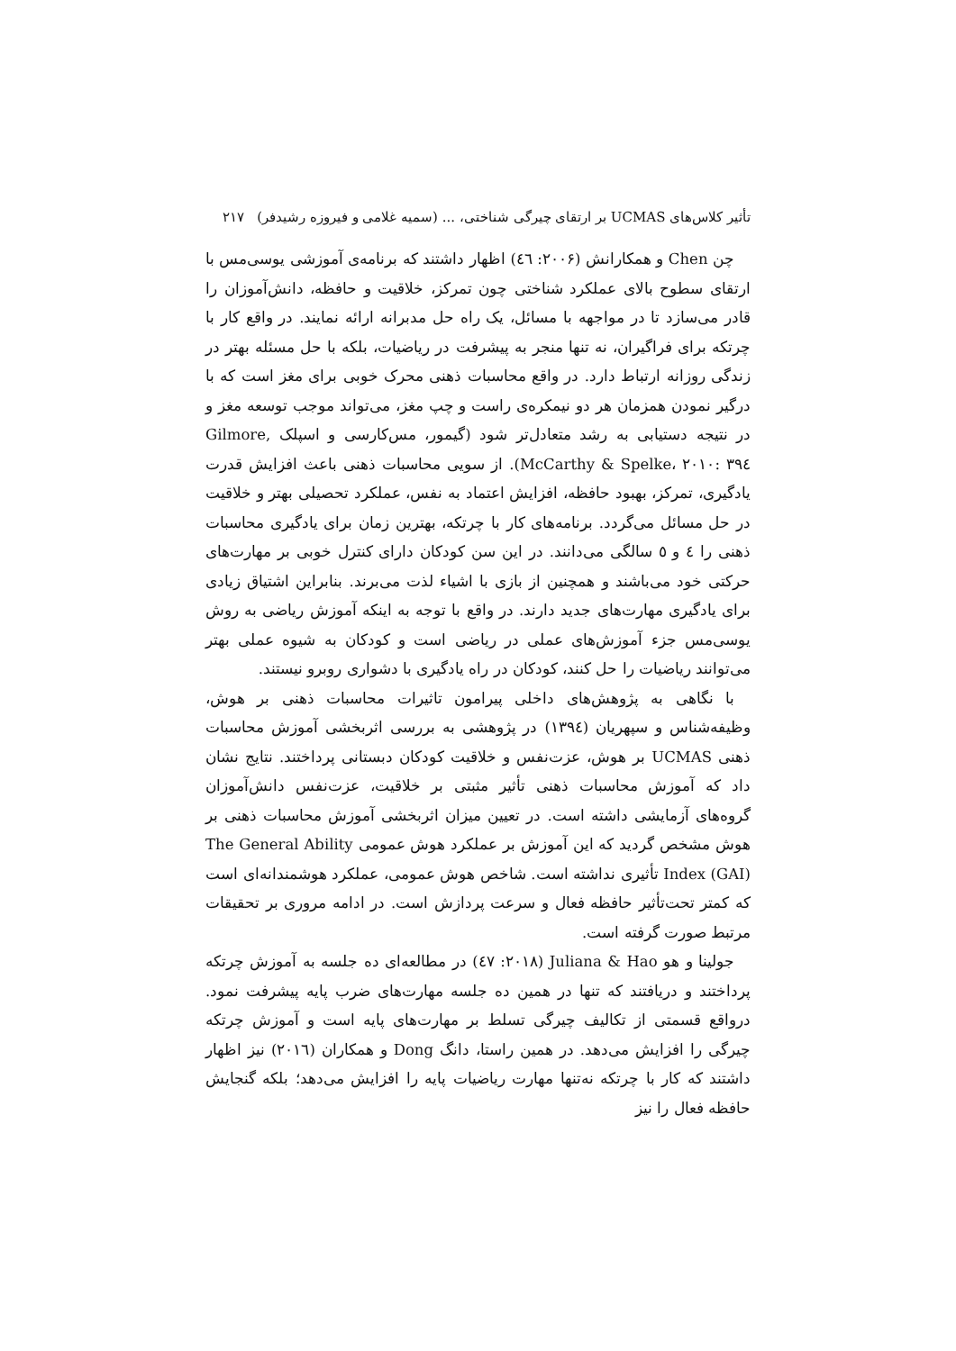تأثیر کلاس‌های UCMAS بر ارتقای چیرگی شناختی، ... (سمیه غلامی و فیروزه رشیدفر) ۲۱۷
چن Chen و همکارانش (۲۰۰۶: ٤٦) اظهار داشتند که برنامه‌ی آموزشی یوسی‌مس با ارتقای سطوح بالای عملکرد شناختی چون تمرکز، خلاقیت و حافظه، دانش‌آموزان را قادر می‌سازد تا در مواجهه با مسائل، یک راه حل مدبرانه ارائه نمایند. در واقع کار با چرتکه برای فراگیران، نه تنها منجر به پیشرفت در ریاضیات، بلکه با حل مسئله بهتر در زندگی روزانه ارتباط دارد. در واقع محاسبات ذهنی محرک خوبی برای مغز است که با درگیر نمودن همزمان هر دو نیمکره‌ی راست و چپ مغز، می‌تواند موجب توسعه مغز و در نتیجه دستیابی به رشد متعادل‌تر شود (گیمور، مس‌کارسی و اسپلک Gilmore, McCarthy & Spelke، ۲۰۱۰: ۳۹٤). از سویی محاسبات ذهنی باعث افزایش قدرت یادگیری، تمرکز، بهبود حافظه، افزایش اعتماد به نفس، عملکرد تحصیلی بهتر و خلاقیت در حل مسائل می‌گردد. برنامه‌های کار با چرتکه، بهترین زمان برای یادگیری محاسبات ذهنی را ٤ و ٥ سالگی می‌دانند. در این سن کودکان دارای کنترل خوبی بر مهارت‌های حرکتی خود می‌باشند و همچنین از بازی با اشیاء لذت می‌برند. بنابراین اشتیاق زیادی برای یادگیری مهارت‌های جدید دارند. در واقع با توجه به اینکه آموزش ریاضی به روش یوسی‌مس جزء آموزش‌های عملی در ریاضی است و کودکان به شیوه عملی بهتر می‌توانند ریاضیات را حل کنند، کودکان در راه یادگیری با دشواری روبرو نیستند.
با نگاهی به پژوهش‌های داخلی پیرامون تاثیرات محاسبات ذهنی بر هوش، وظیفه‌شناس و سپهریان (۱۳۹٤) در پژوهشی به بررسی اثربخشی آموزش محاسبات ذهنی UCMAS بر هوش، عزت‌نفس و خلاقیت کودکان دبستانی پرداختند. نتایج نشان داد که آموزش محاسبات ذهنی تأثیر مثبتی بر خلاقیت، عزت‌نفس دانش‌آموزان گروه‌های آزمایشی داشته است. در تعیین میزان اثربخشی آموزش محاسبات ذهنی بر هوش مشخص گردید که این آموزش بر عملکرد هوش عمومی The General Ability Index (GAI) تأثیری نداشته است. شاخص هوش عمومی، عملکرد هوشمندانه‌ای است که کمتر تحت‌تأثیر حافظه فعال و سرعت پردازش است. در ادامه مروری بر تحقیقات مرتبط صورت گرفته است.
جولینا و هو Juliana & Hao (۲۰۱۸: ٤٧) در مطالعه‌ای ده جلسه به آموزش چرتکه پرداختند و دریافتند که تنها در همین ده جلسه مهارت‌های ضرب پایه پیشرفت نمود. درواقع قسمتی از تکالیف چیرگی تسلط بر مهارت‌های پایه است و آموزش چرتکه چیرگی را افزایش می‌دهد. در همین راستا، دانگ Dong و همکاران (۲۰۱٦) نیز اظهار داشتند که کار با چرتکه نه‌تنها مهارت ریاضیات پایه را افزایش می‌دهد؛ بلکه گنجایش حافظه فعال را نیز